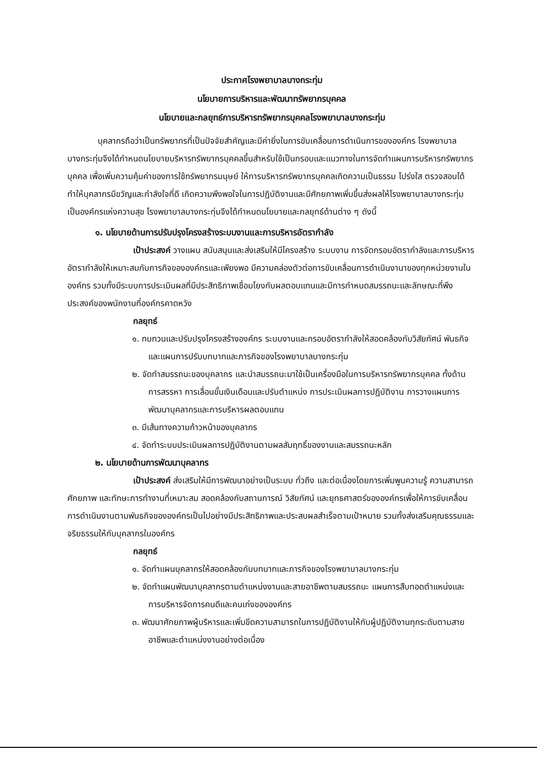ประกาศโรงพยาบาลบางกระทุ่ม
นโยบายการบริหารและพัฒนาทรัพยากรบุคคล
นโยบายและกลยุทธ์การบริหารทรัพยากรบุคคลโรงพยาบาลบางกระทุ่ม
บุคลากรถือว่าเป็นทรัพยากรที่เป็นปัจจัยสำคัญและมีค่ายิ่งในการขับเคลื่อนการดำเนินการขององค์กร โรงพยาบาลบางกระทุ่มจึงได้กำหนดนโยบายบริหารทรัพยากรบุคคลขึ้นสำหรับใช้เป็นกรอบและแนวทางในการจัดทำแผนการบริหารทรัพยากรบุคคล เพื่อเพิ่มความคุ้มค่าของการใช้ทรัพยากรมนุษย์ ให้การบริหารทรัพยากรบุคคลเกิดความเป็นธรรม โปร่งใส ตรวจสอบได้ ทำให้บุคลากรมีขวัญและกำลังใจที่ดี เกิดความพึงพอใจในการปฏิบัติงานและมีศักยภาพเพิ่มขึ้นส่งผลให้โรงพยาบาลบางกระทุ่มเป็นองค์กรแห่งความสุข โรงพยาบาลบางกระทุ่มจึงได้กำหนดนโยบายและกลยุทธ์ด้านต่าง ๆ ดังนี้
๑. นโยบายด้านการปรับปรุงโครงสร้างระบบงานและการบริหารอัตรากำลัง
เป้าประสงค์ วางแผน สนับสนุนและส่งเสริมให้มีโครงสร้าง ระบบงาน การจัดกรอบอัตรากำลังและการบริหารอัตรากำลังให้เหมาะสมกับภารกิจขององค์กรและเพียงพอ มีความคล่องตัวต่อการขับเคลื่อนการดำเนินงานาของทุกหน่วยงานในองค์กร รวมทั้งมีระบบการประเมินผลที่มีประสิทธิภาพเชื่อมโยงกับผลตอบแทนและมีการกำหนดสมรรถนะและลักษณะที่พึงประสงค์ของพนักงานที่องค์กรคาดหวัง
กลยุทธ์
๑. ทบทวนและปรับปรุงโครงสร้างองค์กร ระบบงานและกรอบอัตรากำลังให้สอดคล้องกับวิสัยทัศน์ พันธกิจ และแผนการปรับบทบาทและภารกิจของโรงพยาบาลบางกระทุ่ม
๒. จัดทำสมรรถนะของบุคลากร และนำสมรรถนะมาใช้เป็นเครื่องมือในการบริหารทรัพยากรบุคคล ทั้งด้านการสรรหา การเลื่อนขั้นเงินเดือนและปรับตำแหน่ง การประเมินผลการปฏิบัติงาน การวางแผนการพัฒนาบุคลากรและการบริหารผลตอบแทน
๓. มีเส้นทางความก้าวหน้าของบุคลากร
๔. จัดทำระบบประเมินผลการปฏิบัติงานตามผลสัมฤทธิ์ของงานและสมรรถนะหลัก
๒. นโยบายด้านการพัฒนาบุคลากร
เป้าประสงค์ ส่งเสริมให้มีการพัฒนาอย่างเป็นระบบ ทั่วถึง และต่อเนื่องโดยการเพิ่มพูนความรู้ ความสามารถ ศักยภาพ และทักษะการทำงานที่เหมาะสม สอดคล้องกับสถานการณ์ วิสัยทัศน์ และยุทธศาสตร์ขององค์กรเพื่อให้การขับเคลื่อนการดำเนินงานตามพันธกิจขององค์กรเป็นไปอย่างมีประสิทธิภาพและประสบผลสำเร็จตามเป้าหมาย รวมทั้งส่งเสริมคุณธรรมและจริยธรรมให้กับบุคลากรในองค์กร
กลยุทธ์
๑. จัดทำแผนบุคลากรให้สอดคล้องกับบทบาทและภารกิจของโรงพยาบาลบางกระทุ่ม
๒. จัดทำแผนพัฒนาบุคลากรตามตำแหน่งงานและสายอาชีพตามสมรรถนะ แผนการสืบทอดตำแหน่งและการบริหารจัดการคนดีและคนเก่งขององค์กร
๓. พัฒนาศักยภาพผู้บริหารและเพิ่มขีดความสามารถในการปฏิบัติงานให้กับผู้ปฏิบัติงานทุกระดับตามสายอาชีพและตำแหน่งงานอย่างต่อเนื่อง